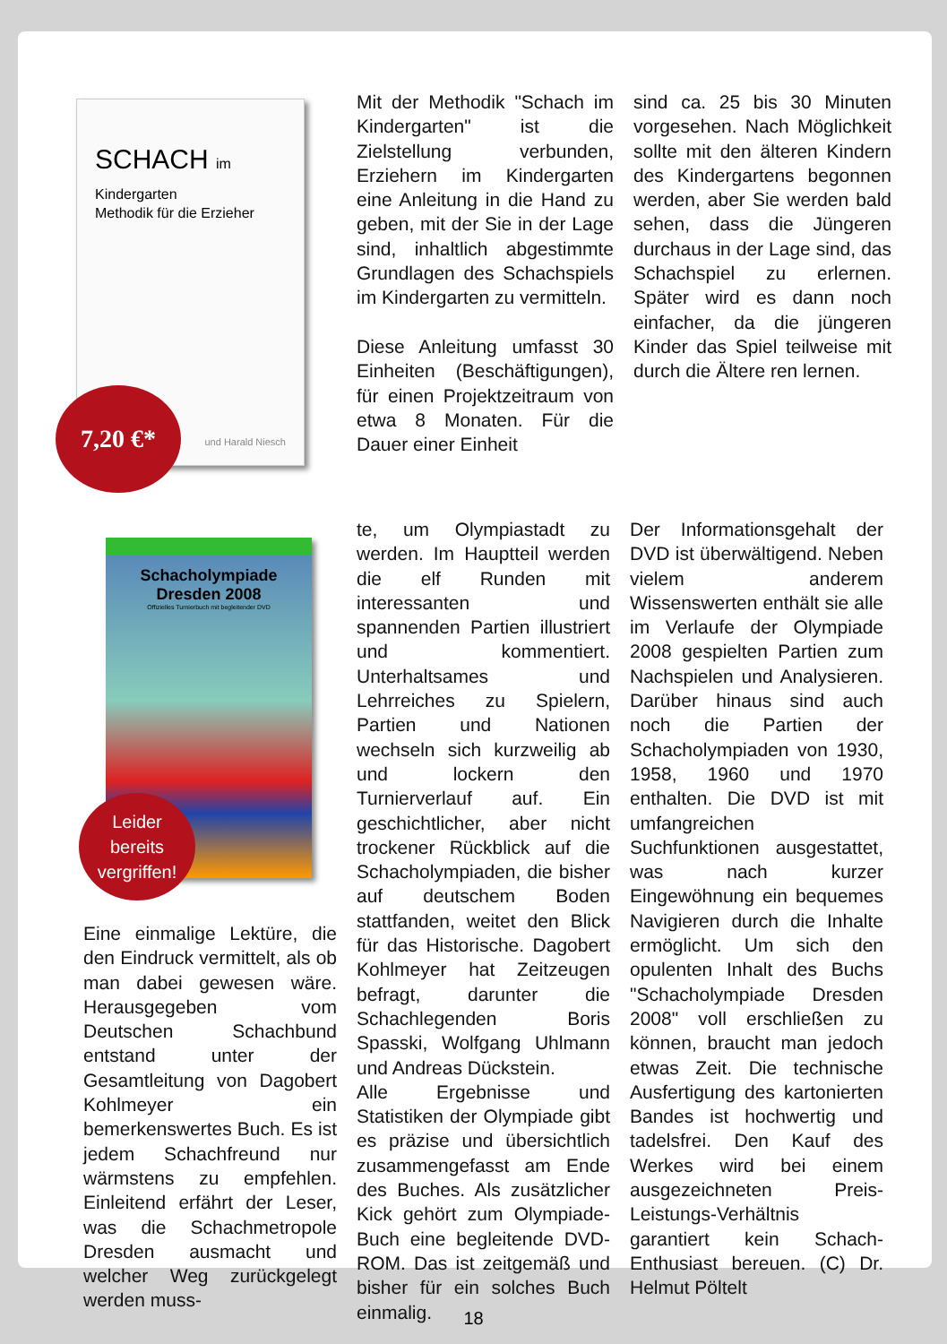SCHACH im Kindergarten
Methodik für die Erzieher
und Harald Niesch
7,20 €*
Schacholympiade
Dresden 2008
Offizielles Turnierbuch mit begleitender DVD
Leider
bereits
vergriffen!
Mit der Methodik "Schach im Kindergarten" ist die Zielstellung verbunden, Erziehern im Kindergarten eine Anleitung in die Hand zu geben, mit der Sie in der Lage sind, inhaltlich abgestimmte Grundlagen des Schachspiels im Kindergarten zu vermitteln.
Diese Anleitung umfasst 30 Einheiten (Beschäftigungen), für einen Projektzeitraum von etwa 8 Monaten. Für die Dauer einer Einheit
sind ca. 25 bis 30 Minuten vorgesehen. Nach Möglichkeit sollte mit den älteren Kindern des Kindergartens begonnen werden, aber Sie werden bald sehen, dass die Jüngeren durchaus in der Lage sind, das Schachspiel zu erlernen. Später wird es dann noch einfacher, da die jüngeren Kinder das Spiel teilweise mit durch die Ältere ren lernen.
Eine einmalige Lektüre, die den Eindruck vermittelt, als ob man dabei gewesen wäre. Herausgegeben vom Deutschen Schachbund entstand unter der Gesamtleitung von Dagobert Kohlmeyer ein bemerkenswertes Buch. Es ist jedem Schachfreund nur wärmstens zu empfehlen. Einleitend erfährt der Leser, was die Schachmetropole Dresden ausmacht und welcher Weg zurückgelegt werden muss-
te, um Olympiastadt zu werden. Im Hauptteil werden die elf Runden mit interessanten und spannenden Partien illustriert und kommentiert. Unterhaltsames und Lehrreiches zu Spielern, Partien und Nationen wechseln sich kurzweilig ab und lockern den Turnierverlauf auf. Ein geschichtlicher, aber nicht trockener Rückblick auf die Schacholympiaden, die bisher auf deutschem Boden stattfanden, weitet den Blick für das Historische. Dagobert Kohlmeyer hat Zeitzeugen befragt, darunter die Schachlegenden Boris Spasski, Wolfgang Uhlmann und Andreas Dückstein.
Alle Ergebnisse und Statistiken der Olympiade gibt es präzise und übersichtlich zusammengefasst am Ende des Buches. Als zusätzlicher Kick gehört zum Olympiade-Buch eine begleitende DVD-ROM. Das ist zeitgemäß und bisher für ein solches Buch einmalig.
Der Informationsgehalt der DVD ist überwältigend. Neben vielem anderem Wissenswerten enthält sie alle im Verlaufe der Olympiade 2008 gespielten Partien zum Nachspielen und Analysieren. Darüber hinaus sind auch noch die Partien der Schacholympiaden von 1930, 1958, 1960 und 1970 enthalten. Die DVD ist mit umfangreichen Suchfunktionen ausgestattet, was nach kurzer Eingewöhnung ein bequemes Navigieren durch die Inhalte ermöglicht. Um sich den opulenten Inhalt des Buchs "Schacholympiade Dresden 2008" voll erschließen zu können, braucht man jedoch etwas Zeit. Die technische Ausfertigung des kartonierten Bandes ist hochwertig und tadelsfrei. Den Kauf des Werkes wird bei einem ausgezeichneten Preis-Leistungs-Verhältnis garantiert kein Schach-Enthusiast bereuen. (C) Dr. Helmut Pöltelt
18